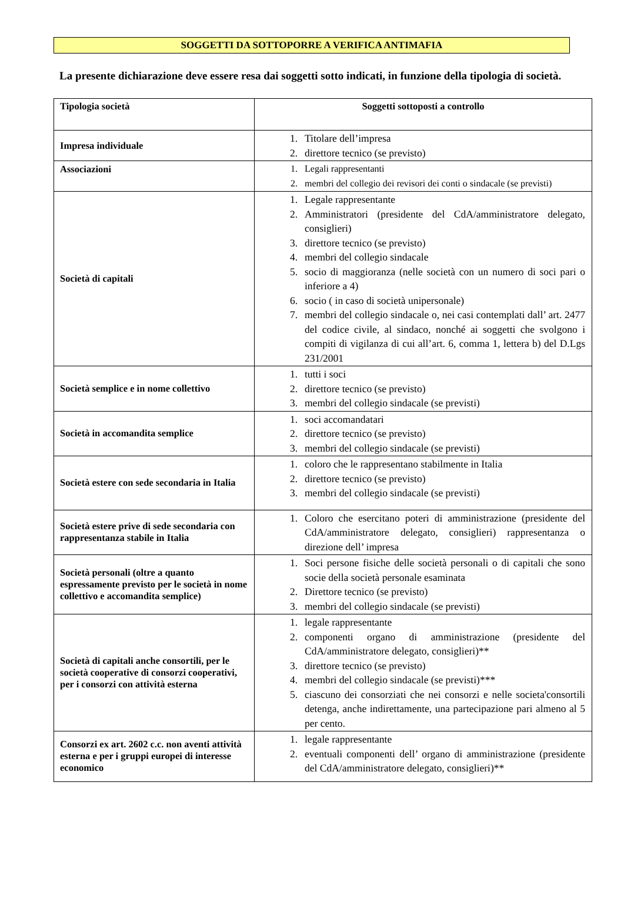SOGGETTI DA SOTTOPORRE A VERIFICA ANTIMAFIA
La presente dichiarazione deve essere resa dai soggetti sotto indicati, in funzione della tipologia di società.
| Tipologia società | Soggetti sottoposti a controllo |
| --- | --- |
| Impresa individuale | 1. Titolare dell’impresa 2. direttore tecnico (se previsto) |
| Associazioni | 1. Legali rappresentanti 2. membri del collegio dei revisori dei conti o sindacale (se previsti) |
| Società di capitali | 1. Legale rappresentante 2. Amministratori (presidente del CdA/amministratore delegato, consiglieri) 3. direttore tecnico (se previsto) 4. membri del collegio sindacale 5. socio di maggioranza (nelle società con un numero di soci pari o inferiore a 4) 6. socio ( in caso di società unipersonale) 7. membri del collegio sindacale o, nei casi contemplati dall’ art. 2477 del codice civile, al sindaco, nonché ai soggetti che svolgono i compiti di vigilanza di cui all’art. 6, comma 1, lettera b) del D.Lgs 231/2001 |
| Società semplice e in nome collettivo | 1. tutti i soci 2. direttore tecnico (se previsto) 3. membri del collegio sindacale (se previsti) |
| Società in accomandita semplice | 1. soci accomandatari 2. direttore tecnico (se previsto) 3. membri del collegio sindacale (se previsti) |
| Società estere con sede secondaria in Italia | 1. coloro che le rappresentano stabilmente in Italia 2. direttore tecnico (se previsto) 3. membri del collegio sindacale (se previsti) |
| Società estere prive di sede secondaria con rappresentanza stabile in Italia | 1. Coloro che esercitano poteri di amministrazione (presidente del CdA/amministratore delegato, consiglieri) rappresentanza o direzione dell’ impresa |
| Società personali (oltre a quanto espressamente previsto per le società in nome collettivo e accomandita semplice) | 1. Soci persone fisiche delle società personali o di capitali che sono socie della società personale esaminata 2. Direttore tecnico (se previsto) 3. membri del collegio sindacale (se previsti) |
| Società di capitali anche consortili, per le società cooperative di consorzi cooperativi, per i consorzi con attività esterna | 1. legale rappresentante 2. componenti organo di amministrazione (presidente del CdA/amministratore delegato, consiglieri)** 3. direttore tecnico (se previsto) 4. membri del collegio sindacale (se previsti)*** 5. ciascuno dei consorziati che nei consorzi e nelle societa'consortili detenga, anche indirettamente, una partecipazione pari almeno al 5 per cento. |
| Consorzi ex art. 2602 c.c. non aventi attività esterna e per i gruppi europei di interesse economico | 1. legale rappresentante 2. eventuali componenti dell’ organo di amministrazione (presidente del CdA/amministratore delegato, consiglieri)** |